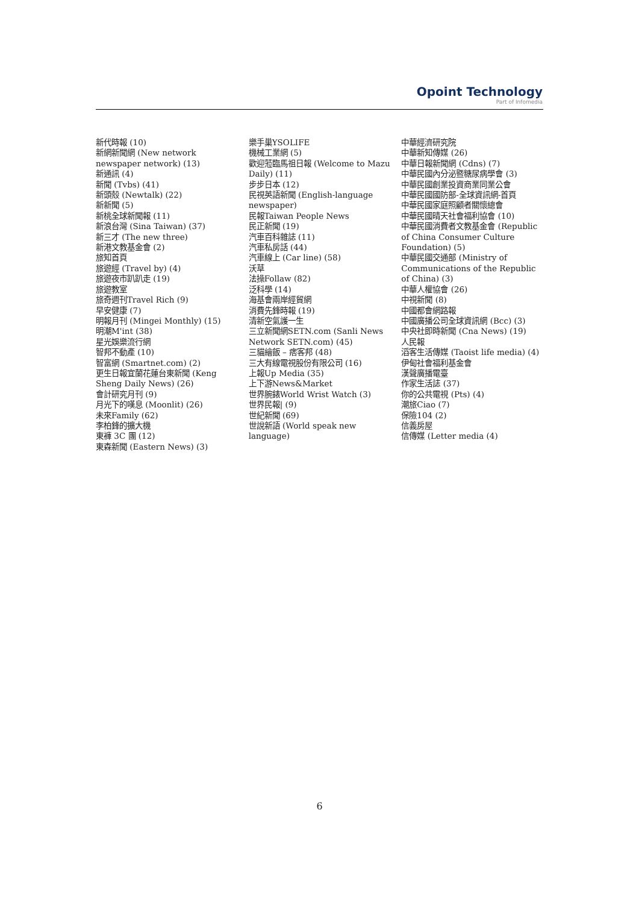Opoint Technology
Part of Infomedia
新代時報 (10)
新網新聞網 (New network newspaper network) (13)
新通訊 (4)
新聞 (Tvbs) (41)
新頭殼 (Newtalk) (22)
新新聞 (5)
新桃全球新聞報 (11)
新浪台灣 (Sina Taiwan) (37)
新三才 (The new three)
新港文教基金會 (2)
旅知首頁
旅遊經 (Travel by) (4)
旅遊夜市趴趴走 (19)
旅遊教室
旅奇週刊Travel Rich (9)
早安健康 (7)
明報月刊 (Mingei Monthly) (15)
明潮M'int (38)
星光娛樂流行網
智邦不動產 (10)
智富網 (Smartnet.com) (2)
更生日報宜蘭花蓮台東新聞 (Keng Sheng Daily News) (26)
會計研究月刊 (9)
月光下的嘆息 (Moonlit) (26)
未來Family (62)
李柏鋒的擴大機
東褲 3C 團 (12)
東森新聞 (Eastern News) (3)
樂手巢YSOLIFE
機械工業網 (5)
歡迎蒞臨馬祖日報 (Welcome to Mazu Daily) (11)
步步日本 (12)
民視英語新聞 (English-language newspaper)
民報Taiwan People News
民正新聞 (19)
汽車百科雜誌 (11)
汽車私房話 (44)
汽車線上 (Car line) (58)
沃草
法操Follaw (82)
泛科學 (14)
海基會兩岸經貿網
消費先鋒時報 (19)
清新空氣護一生
三立新聞網SETN.com (Sanli News Network SETN.com) (45)
三貓繪飯 – 痞客邦 (48)
三大有線電視股份有限公司 (16)
上報Up Media (35)
上下游News&Market
世界腕錶World Wrist Watch (3)
世界民報| (9)
世紀新聞 (69)
世說新語 (World speak new language)
中華經濟研究院
中華新知傳媒 (26)
中華日報新聞網 (Cdns) (7)
中華民國內分泌暨糖尿病學會 (3)
中華民國創業投資商業同業公會
中華民國國防部-全球資訊網-首頁
中華民國家庭照顧者關懷總會
中華民國晴天社會福利協會 (10)
中華民國消費者文教基金會 (Republic of China Consumer Culture Foundation) (5)
中華民國交通部 (Ministry of Communications of the Republic of China) (3)
中華人權協會 (26)
中視新聞 (8)
中國都會網路報
中國廣播公司全球資訊網 (Bcc) (3)
中央社即時新聞 (Cna News) (19)
人民報
滔客生活傳媒 (Taoist life media) (4)
伊甸社會福利基金會
漢聲廣播電臺
作家生活誌 (37)
你的公共電視 (Pts) (4)
潮旅Ciao (7)
保險104 (2)
信義房屋
信傳媒 (Letter media (4)
6